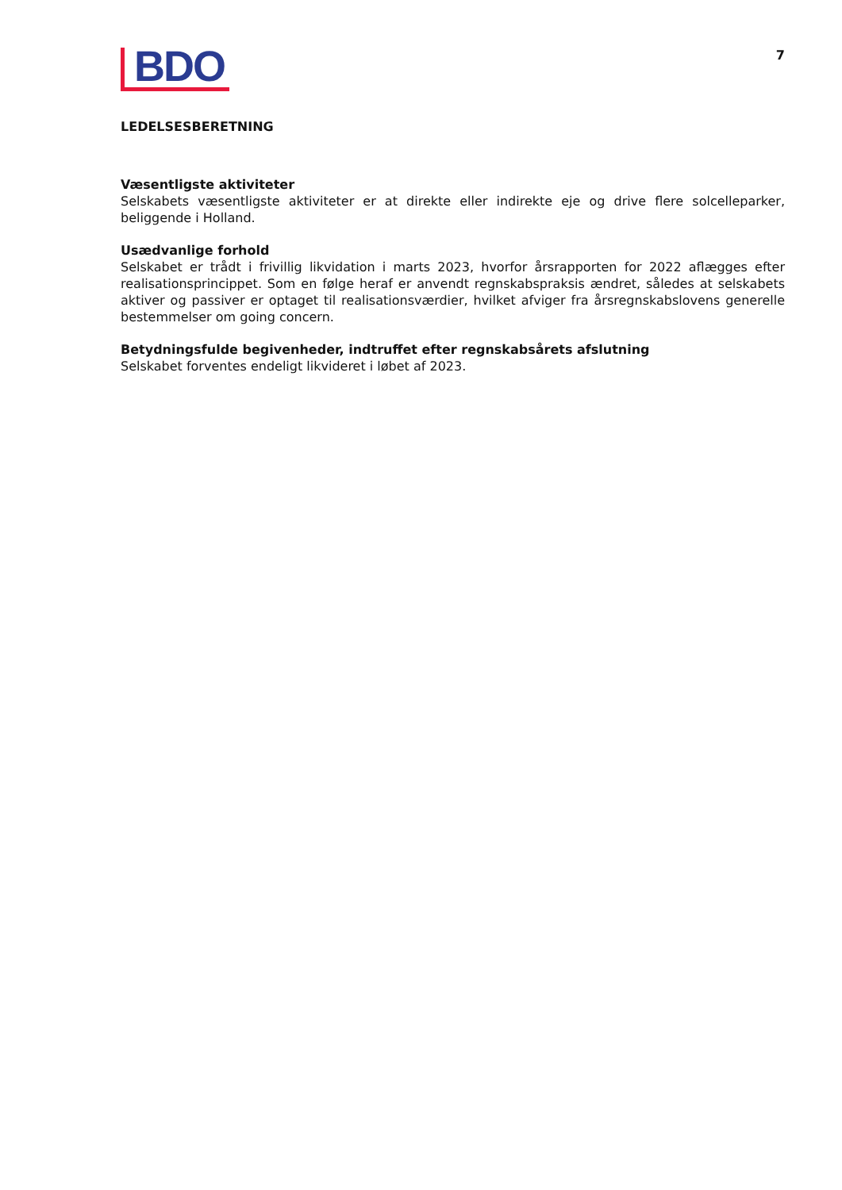BDO
7
LEDELSESBERETNING
Væsentligste aktiviteter
Selskabets væsentligste aktiviteter er at direkte eller indirekte eje og drive flere solcelleparker, beliggende i Holland.
Usædvanlige forhold
Selskabet er trådt i frivillig likvidation i marts 2023, hvorfor årsrapporten for 2022 aflægges efter realisationsprincippet. Som en følge heraf er anvendt regnskabspraksis ændret, således at selskabets aktiver og passiver er optaget til realisationsværdier, hvilket afviger fra årsregnskabslovens generelle bestemmelser om going concern.
Betydningsfulde begivenheder, indtruffet efter regnskabsårets afslutning
Selskabet forventes endeligt likvideret i løbet af 2023.